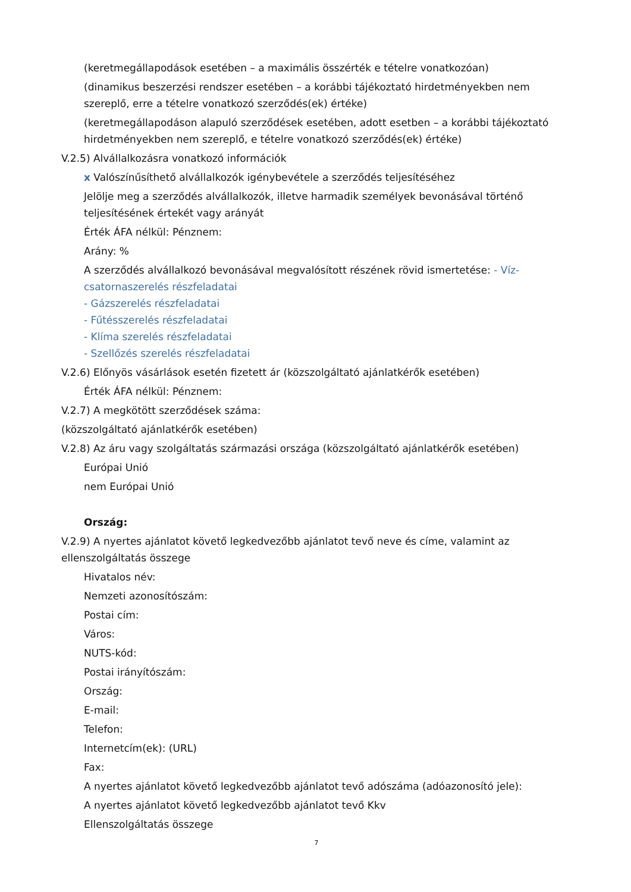(keretmegállapodások esetében – a maximális összérték e tételre vonatkozóan)
(dinamikus beszerzési rendszer esetében – a korábbi tájékoztató hirdetményekben nem szereplő, erre a tételre vonatkozó szerződés(ek) értéke)
(keretmegállapodáson alapuló szerződések esetében, adott esetben – a korábbi tájékoztató hirdetményekben nem szereplő, e tételre vonatkozó szerződés(ek) értéke)
V.2.5) Alvállalkozásra vonatkozó információk
x Valószínűsíthető alvállalkozók igénybevétele a szerződés teljesítéséhez
Jelölje meg a szerződés alvállalkozók, illetve harmadik személyek bevonásával történő teljesítésének értekét vagy arányát
Érték ÁFA nélkül: Pénznem:
Arány: %
A szerződés alvállalkozó bevonásával megvalósított részének rövid ismertetése: - Víz-csatornaszerelés részfeladatai
- Gázszerelés részfeladatai
- Fűtésszerelés részfeladatai
- Klíma szerelés részfeladatai
- Szellőzés szerelés részfeladatai
V.2.6) Előnyös vásárlások esetén fizetett ár (közszolgáltató ajánlatkérők esetében)
Érték ÁFA nélkül: Pénznem:
V.2.7) A megkötött szerződések száma:
(közszolgáltató ajánlatkérők esetében)
V.2.8) Az áru vagy szolgáltatás származási országa (közszolgáltató ajánlatkérők esetében)
Európai Unió
nem Európai Unió
Ország:
V.2.9) A nyertes ajánlatot követő legkedvezőbb ajánlatot tevő neve és címe, valamint az ellenszolgáltatás összege
Hivatalos név:
Nemzeti azonosítószám:
Postai cím:
Város:
NUTS-kód:
Postai irányítószám:
Ország:
E-mail:
Telefon:
Internetcím(ek): (URL)
Fax:
A nyertes ajánlatot követő legkedvezőbb ajánlatot tevő adószáma (adóazonosító jele):
A nyertes ajánlatot követő legkedvezőbb ajánlatot tevő Kkv
Ellenszolgáltatás összege
7